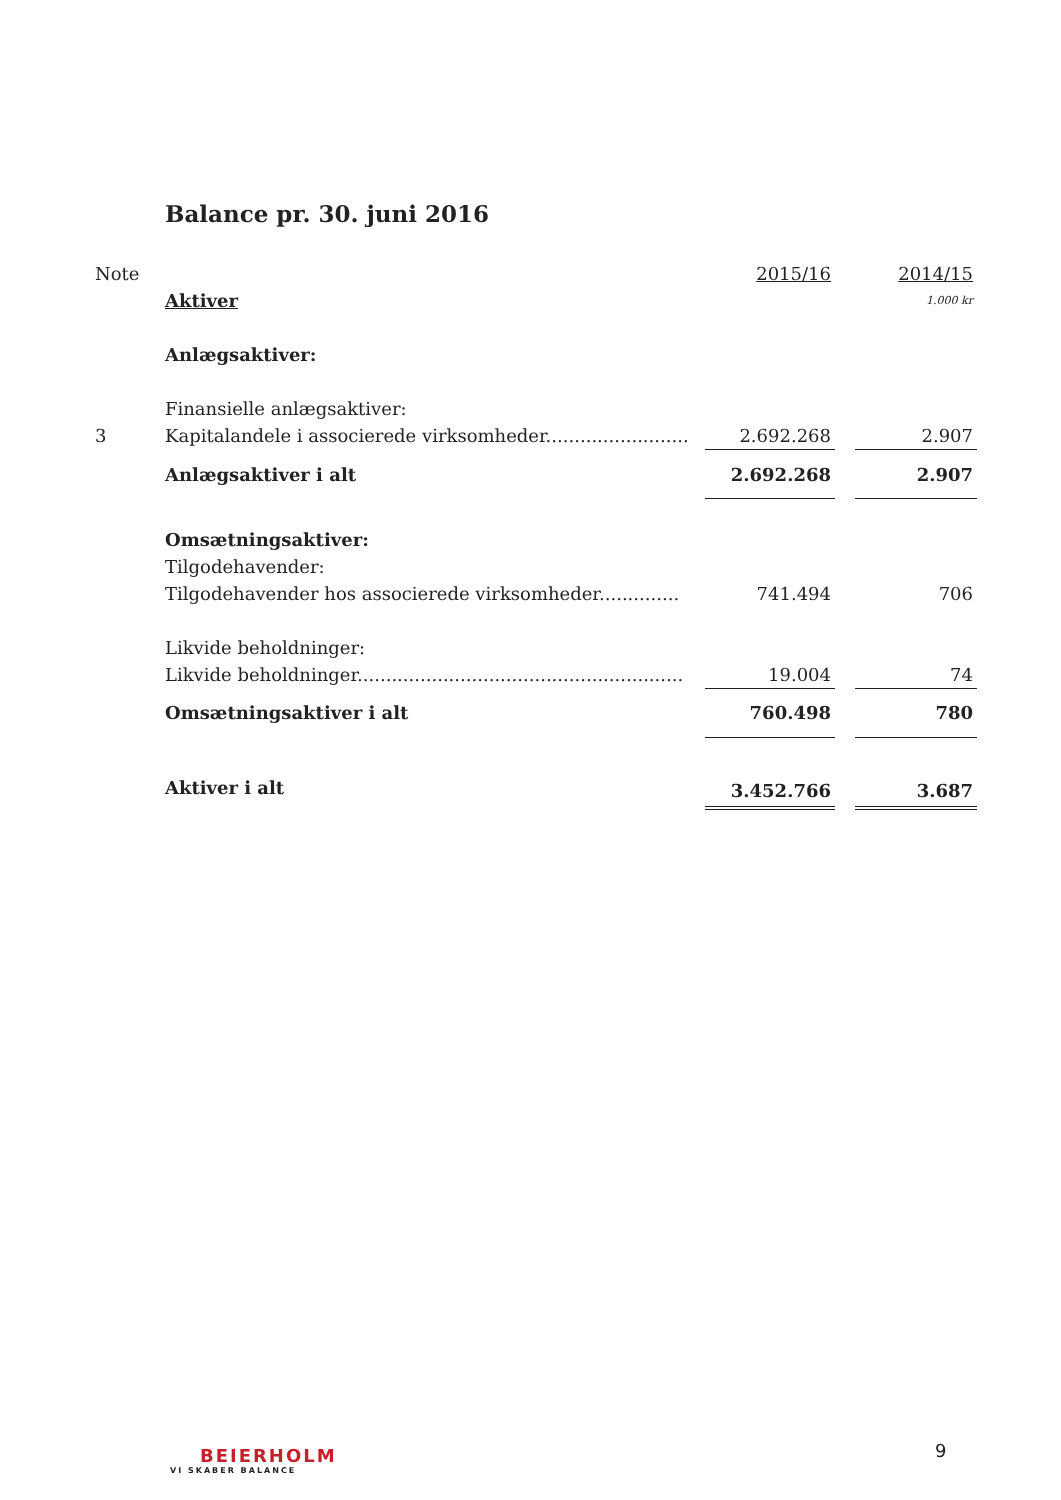Balance pr. 30. juni 2016
| Note | | 2015/16 | | 2014/15 |
| | Aktiver | | | 1.000 kr |
| | Anlægsaktiver: | | | |
| | Finansielle anlægsaktiver: | | | |
| 3 | Kapitalandele i associerede virksomheder......................... | 2.692.268 | | 2.907 |
| | Anlægsaktiver i alt | 2.692.268 | | 2.907 |
| | Omsætningsaktiver: | | | |
| | Tilgodehavender: | | | |
| | Tilgodehavender hos associerede virksomheder.............. | 741.494 | | 706 |
| | Likvide beholdninger: | | | |
| | Likvide beholdninger......................................................... | 19.004 | | 74 |
| | Omsætningsaktiver i alt | 760.498 | | 780 |
| | Aktiver i alt | 3.452.766 | | 3.687 |
BEIERHOLM
VI SKABER BALANCE
9